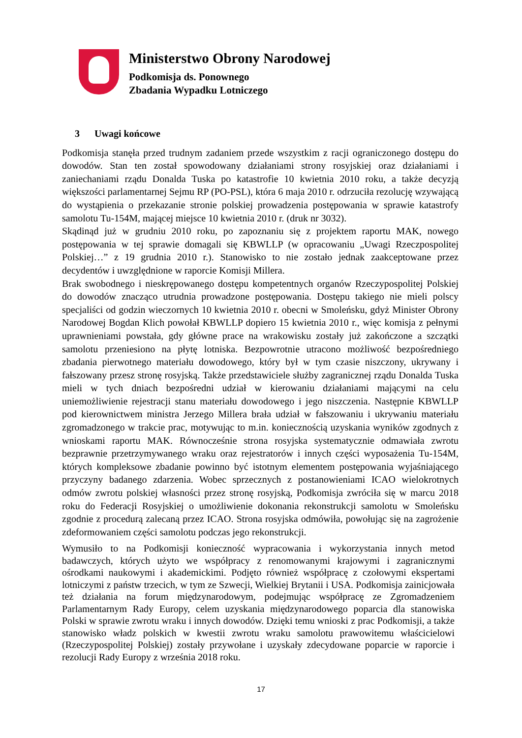Ministerstwo Obrony Narodowej
Podkomisja ds. Ponownego
Zbadania Wypadku Lotniczego
3 Uwagi końcowe
Podkomisja stanęła przed trudnym zadaniem przede wszystkim z racji ograniczonego dostępu do dowodów. Stan ten został spowodowany działaniami strony rosyjskiej oraz działaniami i zaniechaniami rządu Donalda Tuska po katastrofie 10 kwietnia 2010 roku, a także decyzją większości parlamentarnej Sejmu RP (PO-PSL), która 6 maja 2010 r. odrzuciła rezolucję wzywającą do wystąpienia o przekazanie stronie polskiej prowadzenia postępowania w sprawie katastrofy samolotu Tu-154M, mającej miejsce 10 kwietnia 2010 r. (druk nr 3032).
Skądinąd już w grudniu 2010 roku, po zapoznaniu się z projektem raportu MAK, nowego postępowania w tej sprawie domagali się KBWLLP (w opracowaniu „Uwagi Rzeczpospolitej Polskiej…” z 19 grudnia 2010 r.). Stanowisko to nie zostało jednak zaakceptowane przez decydentów i uwzględnione w raporcie Komisji Millera.
Brak swobodnego i nieskrępowanego dostępu kompetentnych organów Rzeczypospolitej Polskiej do dowodów znacząco utrudnia prowadzone postępowania. Dostępu takiego nie mieli polscy specjaliści od godzin wieczornych 10 kwietnia 2010 r. obecni w Smoleńsku, gdyż Minister Obrony Narodowej Bogdan Klich powołał KBWLLP dopiero 15 kwietnia 2010 r., więc komisja z pełnymi uprawnieniami powstała, gdy główne prace na wrakowisku zostały już zakończone a szczątki samolotu przeniesiono na płytę lotniska. Bezpowrotnie utracono możliwość bezpośredniego zbadania pierwotnego materiału dowodowego, który był w tym czasie niszczony, ukrywany i fałszowany przesz stronę rosyjską. Także przedstawiciele służby zagranicznej rządu Donalda Tuska mieli w tych dniach bezpośredni udział w kierowaniu działaniami mającymi na celu uniemożliwienie rejestracji stanu materiału dowodowego i jego niszczenia. Następnie KBWLLP pod kierownictwem ministra Jerzego Millera brała udział w fałszowaniu i ukrywaniu materiału zgromadzonego w trakcie prac, motywując to m.in. koniecznością uzyskania wyników zgodnych z wnioskami raportu MAK. Równocześnie strona rosyjska systematycznie odmawiała zwrotu bezprawnie przetrzymywanego wraku oraz rejestratorów i innych części wyposażenia Tu-154M, których kompleksowe zbadanie powinno być istotnym elementem postępowania wyjaśniającego przyczyny badanego zdarzenia. Wobec sprzecznych z postanowieniami ICAO wielokrotnych odmów zwrotu polskiej własności przez stronę rosyjską, Podkomisja zwróciła się w marcu 2018 roku do Federacji Rosyjskiej o umożliwienie dokonania rekonstrukcji samolotu w Smoleńsku zgodnie z procedurą zalecaną przez ICAO. Strona rosyjska odmówiła, powołując się na zagrożenie zdeformowaniem części samolotu podczas jego rekonstrukcji.
Wymusiło to na Podkomisji konieczność wypracowania i wykorzystania innych metod badawczych, których użyto we współpracy z renomowanymi krajowymi i zagranicznymi ośrodkami naukowymi i akademickimi. Podjęto również współpracę z czołowymi ekspertami lotniczymi z państw trzecich, w tym ze Szwecji, Wielkiej Brytanii i USA. Podkomisja zainicjowała też działania na forum międzynarodowym, podejmując współpracę ze Zgromadzeniem Parlamentarnym Rady Europy, celem uzyskania międzynarodowego poparcia dla stanowiska Polski w sprawie zwrotu wraku i innych dowodów. Dzięki temu wnioski z prac Podkomisji, a także stanowisko władz polskich w kwestii zwrotu wraku samolotu prawowitemu właścicielowi (Rzeczypospolitej Polskiej) zostały przywołane i uzyskały zdecydowane poparcie w raporcie i rezolucji Rady Europy z września 2018 roku.
17